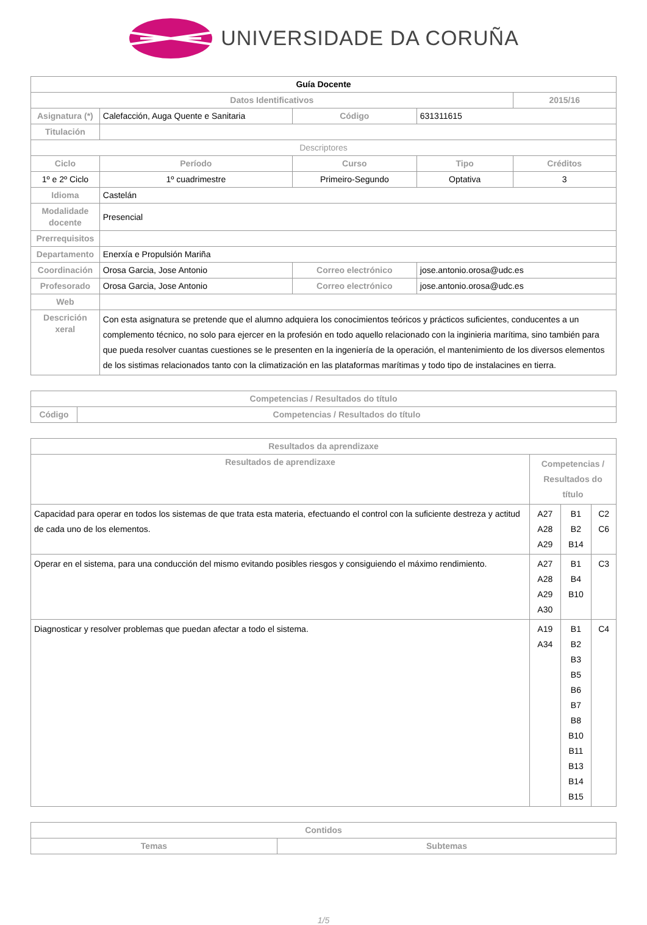UNIVERSIDADE DA CORUÑA
| Guía Docente | | | | | |
| --- | --- | --- | --- | --- | --- |
| Datos Identificativos | | | | | 2015/16 |
| Asignatura (*) | Calefacción, Auga Quente e Sanitaria | | Código | 631311615 | |
| Titulación | | | | | |
| Descriptores | | | | | |
| Ciclo | Período | Curso | | Tipo | Créditos |
| 1º e 2º Ciclo | 1º cuadrimestre | Primeiro-Segundo | | Optativa | 3 |
| Idioma | Castelán | | | | |
| Modalidade docente | Presencial | | | | |
| Prerrequisitos | | | | | |
| Departamento | Enerxía e Propulsión Mariña | | | | |
| Coordinación | Orosa Garcia, Jose Antonio | | Correo electrónico | jose.antonio.orosa@udc.es | |
| Profesorado | Orosa Garcia, Jose Antonio | | Correo electrónico | jose.antonio.orosa@udc.es | |
| Web | | | | | |
| Descrición xeral | Con esta asignatura se pretende que el alumno adquiera los conocimientos teóricos y prácticos suficientes, conducentes a un complemento técnico, no solo para ejercer en la profesión en todo aquello relacionado con la inginieria marítima, sino también para que pueda resolver cuantas cuestiones se le presenten en la ingeniería de la operación, el mantenimiento de los diversos elementos de los sistimas relacionados tanto con la climatización en las plataformas marítimas y todo tipo de instalacines en tierra. | | | | |
| Competencias / Resultados do título | |
| --- | --- |
| Código | Competencias / Resultados do título |
| Resultados da aprendizaxe | | | |
| --- | --- | --- | --- |
| Resultados de aprendizaxe | Competencias / Resultados do título | | |
| Capacidad para operar en todos los sistemas de que trata esta materia, efectuando el control con la suficiente destreza y actitud de cada uno de los elementos. | A27 A28 A29 | B1 B2 B14 | C2 C6 |
| Operar en el sistema, para una conducción del mismo evitando posibles riesgos y consiguiendo el máximo rendimiento. | A27 A28 A29 A30 | B1 B4 B10 | C3 |
| Diagnosticar y resolver problemas que puedan afectar a todo el sistema. | A19 A34 | B1 B2 B3 B5 B6 B7 B8 B10 B11 B13 B14 B15 | C4 |
| Contidos | |
| --- | --- |
| Temas | Subtemas |
1/5